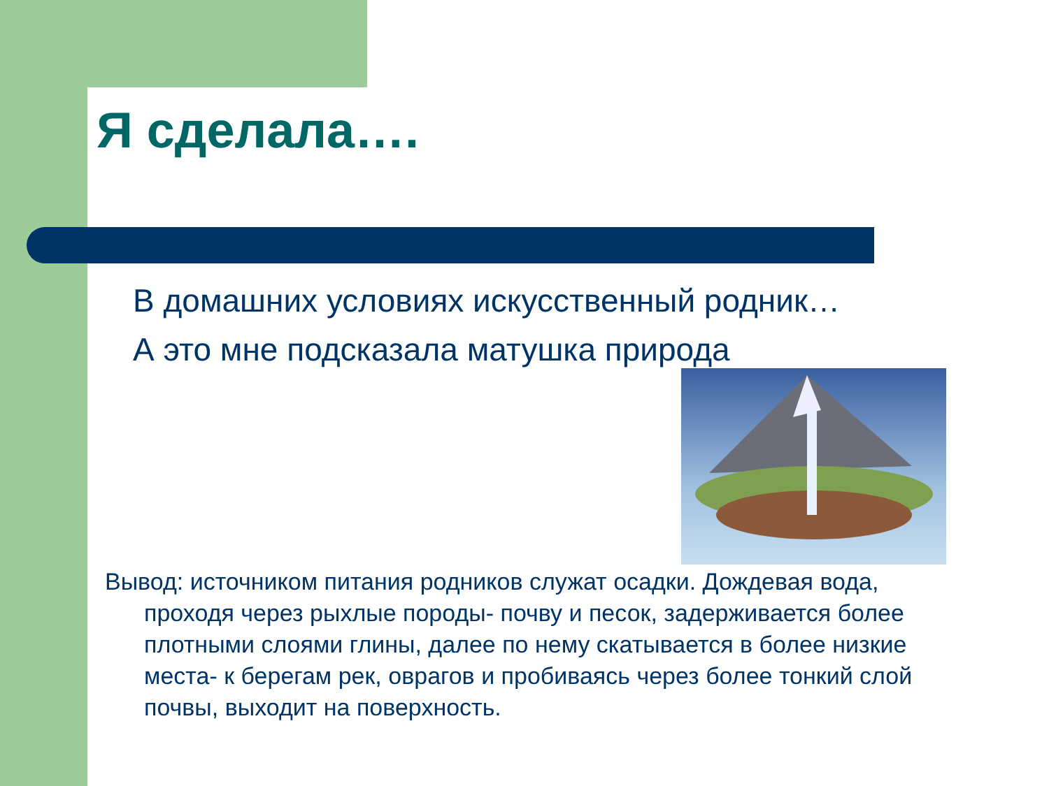Я сделала….
В домашних условиях искусственный родник…
А это мне подсказала матушка природа
Вывод: источником питания родников служат осадки. Дождевая вода, проходя через рыхлые породы- почву и песок, задерживается более плотными слоями глины, далее по нему скатывается в более низкие места- к берегам рек, оврагов и пробиваясь через более тонкий слой почвы, выходит на поверхность.